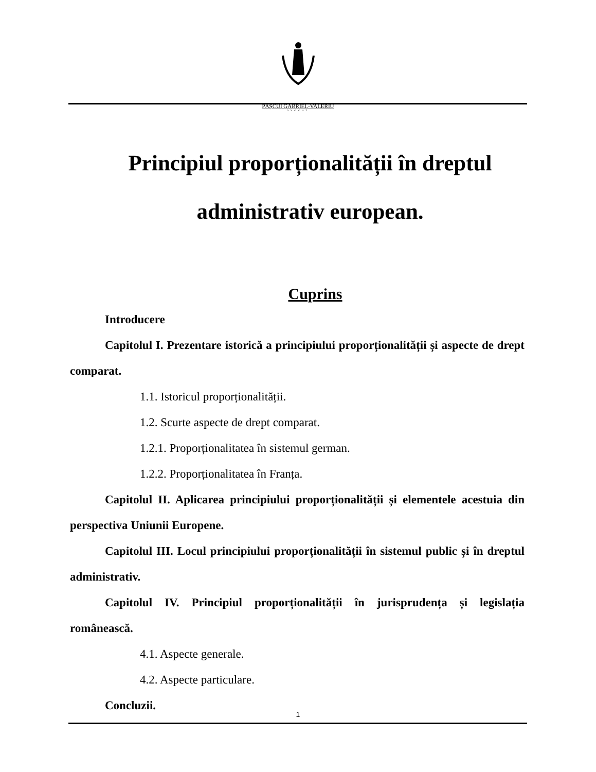PĂȘCUI GABRIEL-VALERIU
AVOCAT
Principiul proporționalității în dreptul
administrativ european.
Cuprins
Introducere
Capitolul I. Prezentare istorică a principiului proporționalității și aspecte de drept comparat.
1.1. Istoricul proporționalității.
1.2. Scurte aspecte de drept comparat.
1.2.1. Proporționalitatea în sistemul german.
1.2.2. Proporționalitatea în Franța.
Capitolul II. Aplicarea principiului proporționalității și elementele acestuia din perspectiva Uniunii Europene.
Capitolul III. Locul principiului proporționalității în sistemul public și în dreptul administrativ.
Capitolul IV. Principiul proporționalității în jurisprudența și legislația românească.
4.1. Aspecte generale.
4.2. Aspecte particulare.
Concluzii.
1